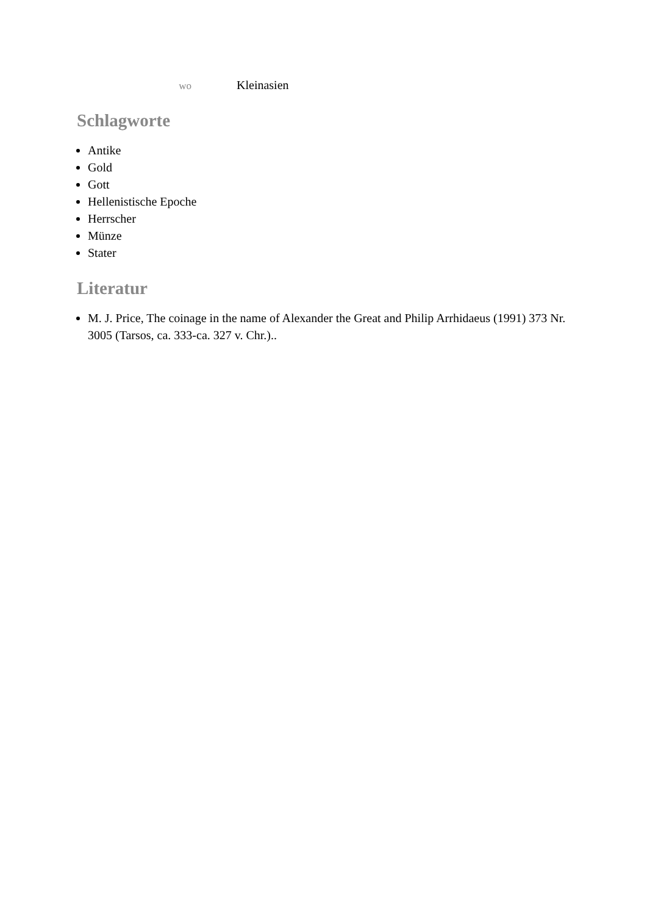wo Kleinasien
Schlagworte
Antike
Gold
Gott
Hellenistische Epoche
Herrscher
Münze
Stater
Literatur
M. J. Price, The coinage in the name of Alexander the Great and Philip Arrhidaeus (1991) 373 Nr. 3005 (Tarsos, ca. 333-ca. 327 v. Chr.)..